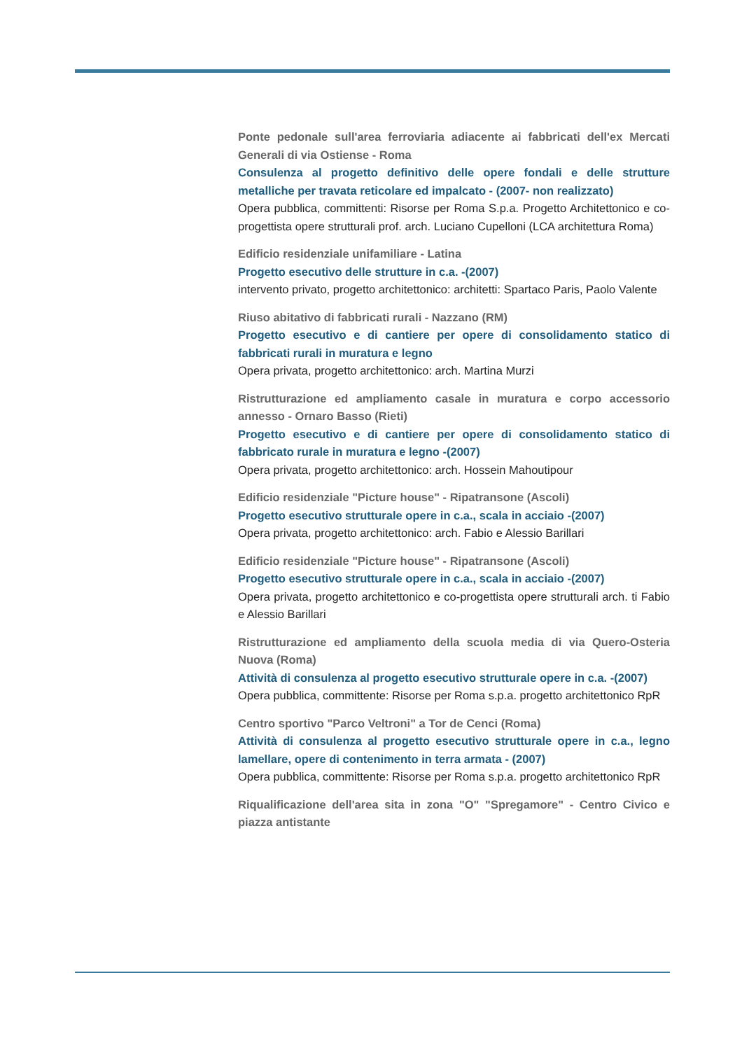Ponte pedonale sull'area ferroviaria adiacente ai fabbricati dell'ex Mercati Generali di via Ostiense - Roma
Consulenza al progetto definitivo delle opere fondali e delle strutture metalliche per travata reticolare ed impalcato - (2007- non realizzato)
Opera pubblica, committenti: Risorse per Roma S.p.a. Progetto Architettonico e co-progettista opere strutturali prof. arch. Luciano Cupelloni (LCA architettura Roma)
Edificio residenziale unifamiliare - Latina
Progetto esecutivo delle strutture in c.a. -(2007)
intervento privato, progetto architettonico: architetti: Spartaco Paris, Paolo Valente
Riuso abitativo di fabbricati rurali - Nazzano (RM)
Progetto esecutivo e di cantiere per opere di consolidamento statico di fabbricati rurali in muratura e legno
Opera privata, progetto architettonico: arch. Martina Murzi
Ristrutturazione ed ampliamento casale in muratura e corpo accessorio annesso - Ornaro Basso (Rieti)
Progetto esecutivo e di cantiere per opere di consolidamento statico di fabbricato rurale in muratura e legno -(2007)
Opera privata, progetto architettonico: arch. Hossein Mahoutipour
Edificio residenziale "Picture house" - Ripatransone (Ascoli)
Progetto esecutivo strutturale opere in c.a., scala in acciaio -(2007)
Opera privata, progetto architettonico: arch. Fabio e Alessio Barillari
Edificio residenziale "Picture house" - Ripatransone (Ascoli)
Progetto esecutivo strutturale opere in c.a., scala in acciaio -(2007)
Opera privata, progetto architettonico e co-progettista opere strutturali arch. ti Fabio e Alessio Barillari
Ristrutturazione ed ampliamento della scuola media di via Quero-Osteria Nuova (Roma)
Attività di consulenza al progetto esecutivo strutturale opere in c.a. -(2007)
Opera pubblica, committente: Risorse per Roma s.p.a. progetto architettonico RpR
Centro sportivo "Parco Veltroni" a Tor de Cenci (Roma)
Attività di consulenza al progetto esecutivo strutturale opere in c.a., legno lamellare, opere di contenimento in terra armata - (2007)
Opera pubblica, committente: Risorse per Roma s.p.a. progetto architettonico RpR
Riqualificazione dell'area sita in zona "O" "Spregamore" - Centro Civico e piazza antistante